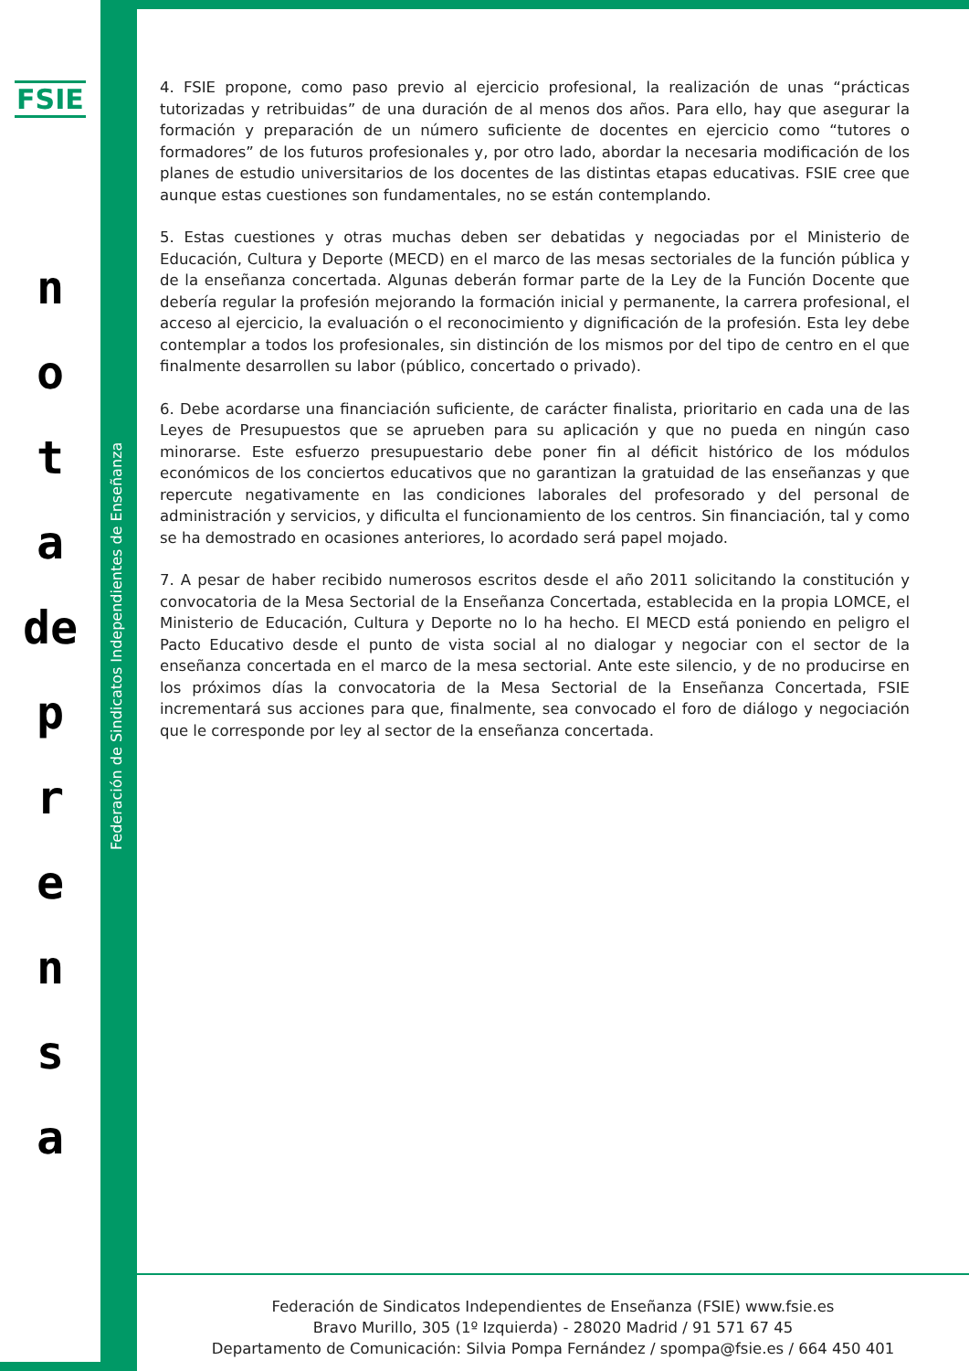FSIE
n
o
t
a
de
p
r
e
n
s
a
Federación de Sindicatos Independientes de Enseñanza
4. FSIE propone, como paso previo al ejercicio profesional, la realización de unas “prácticas tutorizadas y retribuidas” de una duración de al menos dos años. Para ello, hay que asegurar la formación y preparación de un número suficiente de docentes en ejercicio como “tutores o formadores” de los futuros profesionales y, por otro lado, abordar la necesaria modificación de los planes de estudio universitarios de los docentes de las distintas etapas educativas. FSIE cree que aunque estas cuestiones son fundamentales, no se están contemplando.
5. Estas cuestiones y otras muchas deben ser debatidas y negociadas por el Ministerio de Educación, Cultura y Deporte (MECD) en el marco de las mesas sectoriales de la función pública y de la enseñanza concertada. Algunas deberán formar parte de la Ley de la Función Docente que debería regular la profesión mejorando la formación inicial y permanente, la carrera profesional, el acceso al ejercicio, la evaluación o el reconocimiento y dignificación de la profesión. Esta ley debe contemplar a todos los profesionales, sin distinción de los mismos por del tipo de centro en el que finalmente desarrollen su labor (público, concertado o privado).
6. Debe acordarse una financiación suficiente, de carácter finalista, prioritario en cada una de las Leyes de Presupuestos que se aprueben para su aplicación y que no pueda en ningún caso minorarse. Este esfuerzo presupuestario debe poner fin al déficit histórico de los módulos económicos de los conciertos educativos que no garantizan la gratuidad de las enseñanzas y que repercute negativamente en las condiciones laborales del profesorado y del personal de administración y servicios, y dificulta el funcionamiento de los centros. Sin financiación, tal y como se ha demostrado en ocasiones anteriores, lo acordado será papel mojado.
7. A pesar de haber recibido numerosos escritos desde el año 2011 solicitando la constitución y convocatoria de la Mesa Sectorial de la Enseñanza Concertada, establecida en la propia LOMCE, el Ministerio de Educación, Cultura y Deporte no lo ha hecho. El MECD está poniendo en peligro el Pacto Educativo desde el punto de vista social al no dialogar y negociar con el sector de la enseñanza concertada en el marco de la mesa sectorial. Ante este silencio, y de no producirse en los próximos días la convocatoria de la Mesa Sectorial de la Enseñanza Concertada, FSIE incrementará sus acciones para que, finalmente, sea convocado el foro de diálogo y negociación que le corresponde por ley al sector de la enseñanza concertada.
Federación de Sindicatos Independientes de Enseñanza (FSIE) www.fsie.es
Bravo Murillo, 305 (1º Izquierda) - 28020 Madrid / 91 571 67 45
Departamento de Comunicación: Silvia Pompa Fernández / spompa@fsie.es / 664 450 401